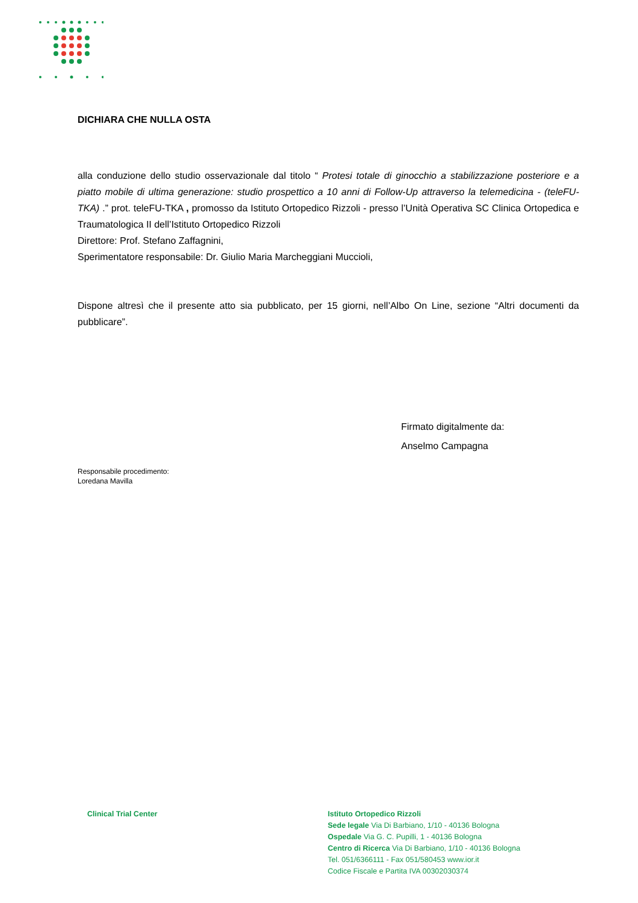DICHIARA CHE NULLA OSTA
alla conduzione dello studio osservazionale dal titolo “ Protesi totale di ginocchio a stabilizzazione posteriore e a piatto mobile di ultima generazione: studio prospettico a 10 anni di Follow-Up attraverso la telemedicina - (teleFU-TKA) .” prot. teleFU-TKA , promosso da Istituto Ortopedico Rizzoli - presso l’Unità Operativa SC Clinica Ortopedica e Traumatologica II dell’Istituto Ortopedico Rizzoli
Direttore: Prof. Stefano Zaffagnini,
Sperimentatore responsabile: Dr. Giulio Maria Marcheggiani Muccioli,
Dispone altresì che il presente atto sia pubblicato, per 15 giorni, nell’Albo On Line, sezione “Altri documenti da pubblicare”.
Firmato digitalmente da:
Anselmo Campagna
Responsabile procedimento:
Loredana Mavilla
Clinical Trial Center
Istituto Ortopedico Rizzoli
Sede legale Via Di Barbiano, 1/10 - 40136 Bologna
Ospedale Via G. C. Pupilli, 1 - 40136 Bologna
Centro di Ricerca Via Di Barbiano, 1/10 - 40136 Bologna
Tel. 051/6366111 - Fax 051/580453 www.ior.it
Codice Fiscale e Partita IVA 00302030374